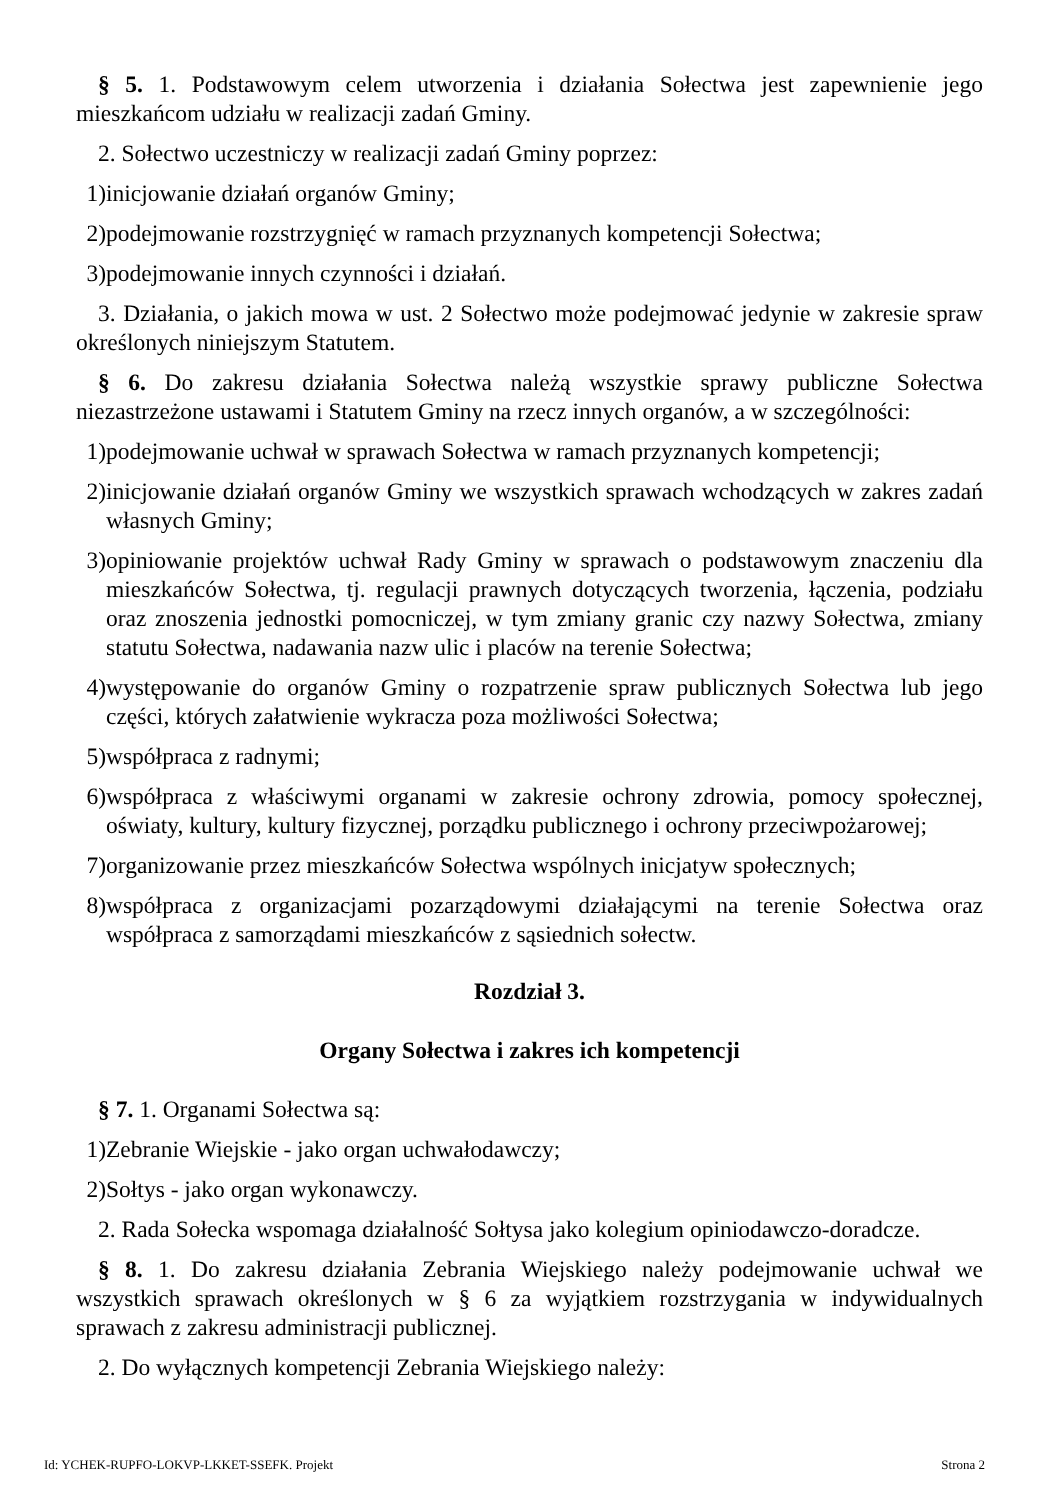§ 5. 1. Podstawowym celem utworzenia i działania Sołectwa jest zapewnienie jego mieszkańcom udziału w realizacji zadań Gminy.
2. Sołectwo uczestniczy w realizacji zadań Gminy poprzez:
1) inicjowanie działań organów Gminy;
2) podejmowanie rozstrzygnięć w ramach przyznanych kompetencji Sołectwa;
3) podejmowanie innych czynności i działań.
3. Działania, o jakich mowa w ust. 2 Sołectwo może podejmować jedynie w zakresie spraw określonych niniejszym Statutem.
§ 6. Do zakresu działania Sołectwa należą wszystkie sprawy publiczne Sołectwa niezastrzeżone ustawami i Statutem Gminy na rzecz innych organów, a w szczególności:
1) podejmowanie uchwał w sprawach Sołectwa w ramach przyznanych kompetencji;
2) inicjowanie działań organów Gminy we wszystkich sprawach wchodzących w zakres zadań własnych Gminy;
3) opiniowanie projektów uchwał Rady Gminy w sprawach o podstawowym znaczeniu dla mieszkańców Sołectwa, tj. regulacji prawnych dotyczących tworzenia, łączenia, podziału oraz znoszenia jednostki pomocniczej, w tym zmiany granic czy nazwy Sołectwa, zmiany statutu Sołectwa, nadawania nazw ulic i placów na terenie Sołectwa;
4) występowanie do organów Gminy o rozpatrzenie spraw publicznych Sołectwa lub jego części, których załatwienie wykracza poza możliwości Sołectwa;
5) współpraca z radnymi;
6) współpraca z właściwymi organami w zakresie ochrony zdrowia, pomocy społecznej, oświaty, kultury, kultury fizycznej, porządku publicznego i ochrony przeciwpożarowej;
7) organizowanie przez mieszkańców Sołectwa wspólnych inicjatyw społecznych;
8) współpraca z organizacjami pozarządowymi działającymi na terenie Sołectwa oraz współpraca z samorządami mieszkańców z sąsiednich sołectw.
Rozdział 3.
Organy Sołectwa i zakres ich kompetencji
§ 7. 1. Organami Sołectwa są:
1) Zebranie Wiejskie - jako organ uchwałodawczy;
2) Sołtys - jako organ wykonawczy.
2. Rada Sołecka wspomaga działalność Sołtysa jako kolegium opiniodawczo-doradcze.
§ 8. 1. Do zakresu działania Zebrania Wiejskiego należy podejmowanie uchwał we wszystkich sprawach określonych w § 6 za wyjątkiem rozstrzygania w indywidualnych sprawach z zakresu administracji publicznej.
2. Do wyłącznych kompetencji Zebrania Wiejskiego należy:
Id: YCHEK-RUPFO-LOKVP-LKKET-SSEFK. Projekt Strona 2